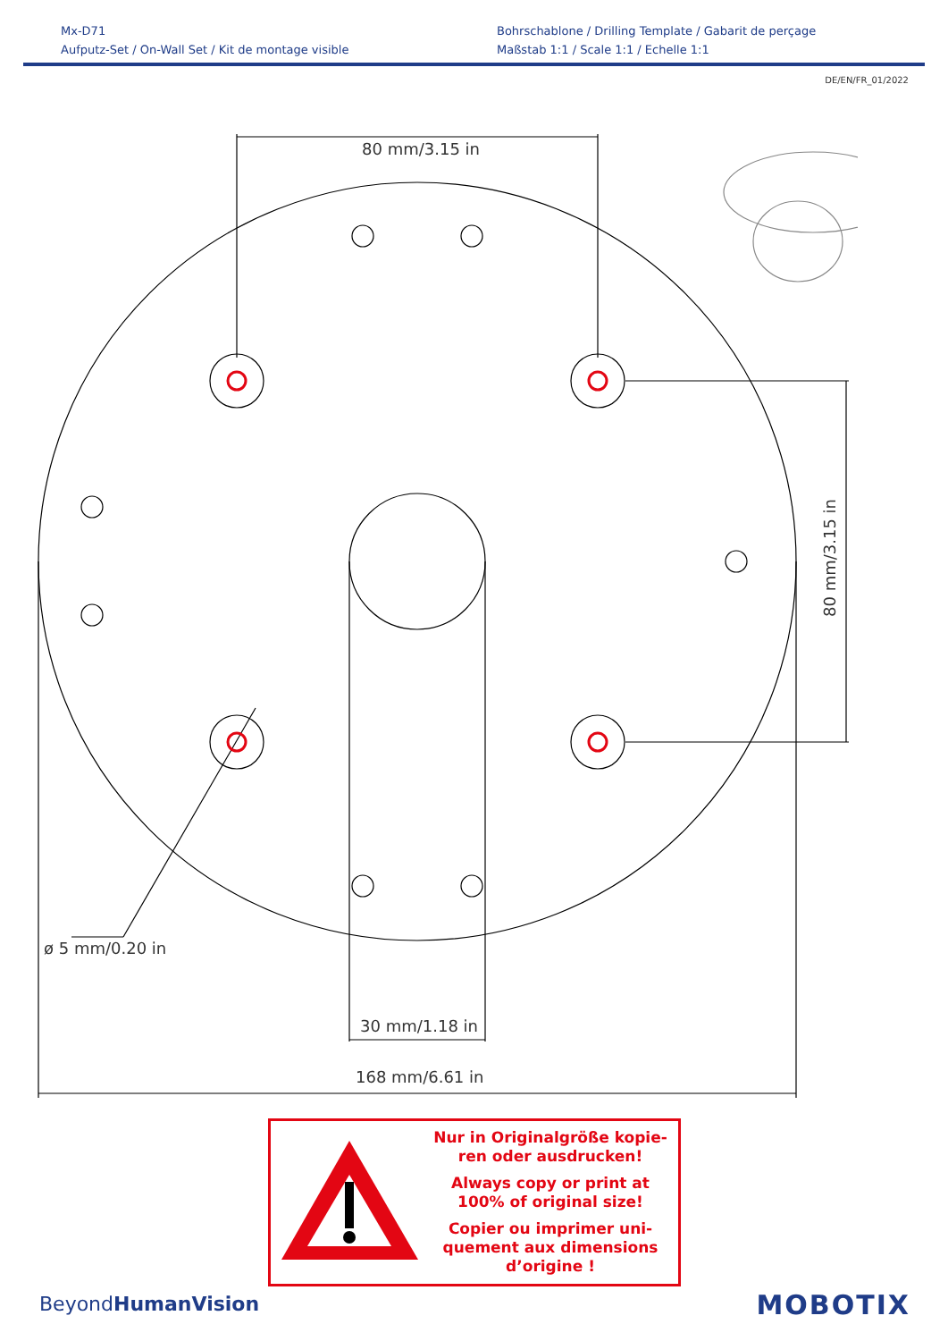Mx-D71
Aufputz-Set / On-Wall Set / Kit de montage visible
Bohrschablone / Drilling Template / Gabarit de perçage
Maßstab 1:1 / Scale 1:1 / Echelle 1:1
DE/EN/FR_01/2022
80 mm/3.15 in
ø 5 mm/0.20 in
30 mm/1.18 in
168 mm/6.61 in
80 mm/3.15 in
Nur in Originalgröße kopie-
ren oder ausdrucken!
Always copy or print at
100% of original size!
Copier ou imprimer uni-
quement aux dimensions
d’origine !
BeyondHumanVision MOBOTIX